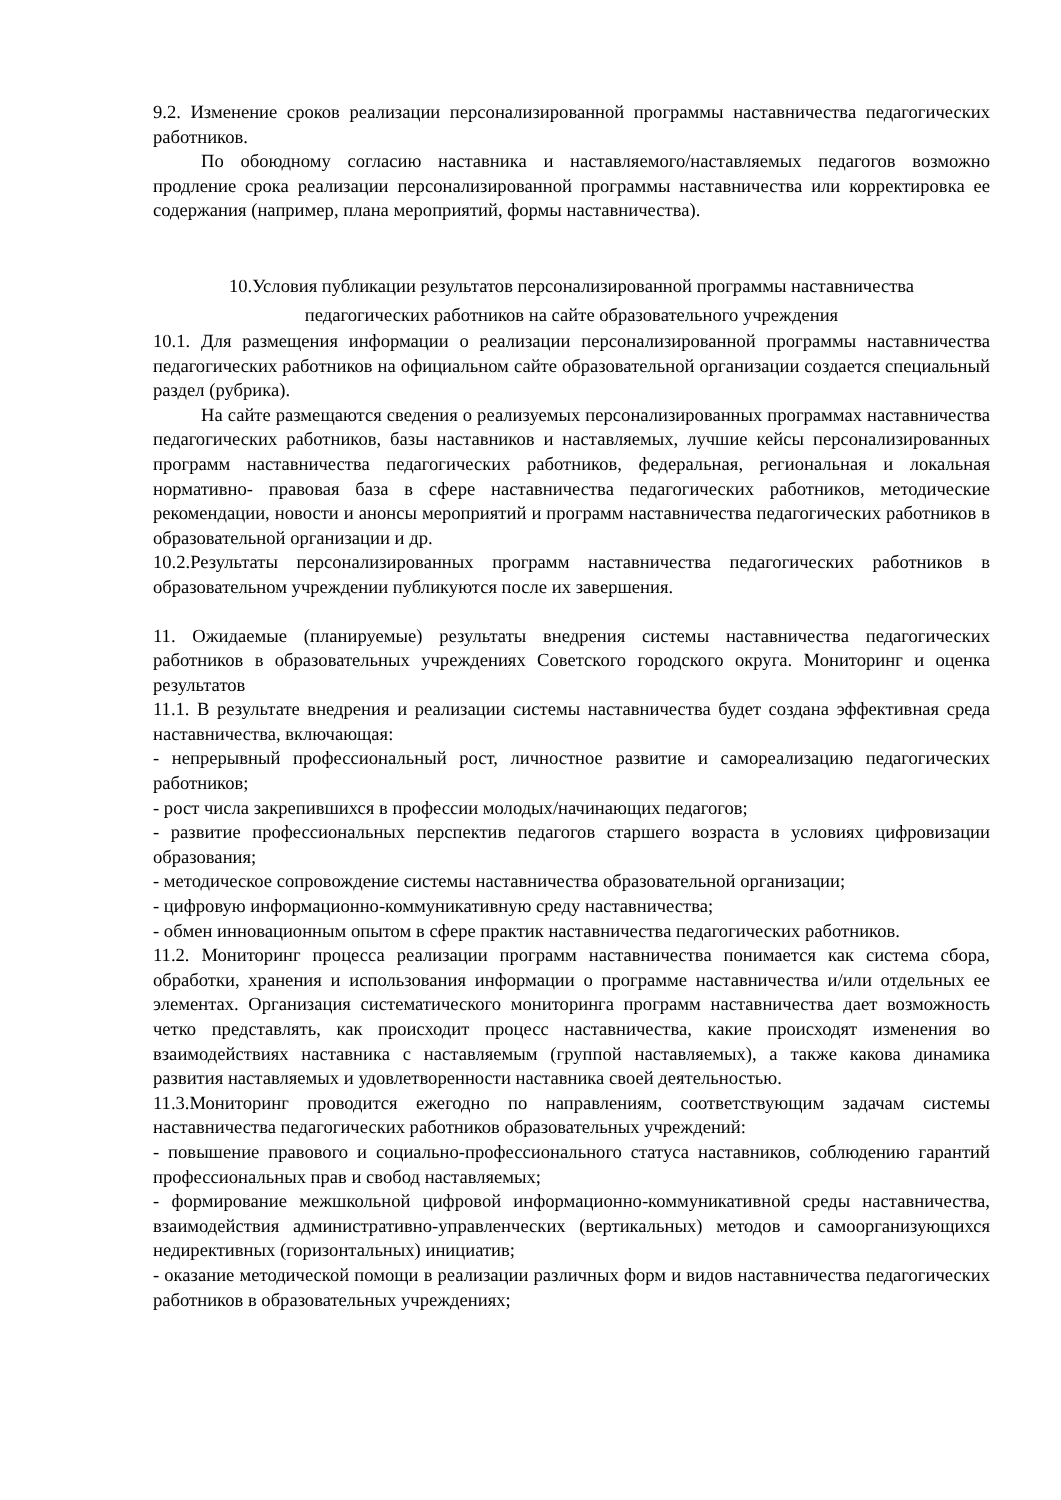9.2. Изменение сроков реализации персонализированной программы наставничества педагогических работников.
По обоюдному согласию наставника и наставляемого/наставляемых педагогов возможно продление срока реализации персонализированной программы наставничества или корректировка ее содержания (например, плана мероприятий, формы наставничества).
10.Условия публикации результатов персонализированной программы наставничества
педагогических работников на сайте образовательного учреждения
10.1. Для размещения информации о реализации персонализированной программы наставничества педагогических работников на официальном сайте образовательной организации создается специальный раздел (рубрика).
На сайте размещаются сведения о реализуемых персонализированных программах наставничества педагогических работников, базы наставников и наставляемых, лучшие кейсы персонализированных программ наставничества педагогических работников, федеральная, региональная и локальная нормативно- правовая база в сфере наставничества педагогических работников, методические рекомендации, новости и анонсы мероприятий и программ наставничества педагогических работников в образовательной организации и др.
10.2.Результаты персонализированных программ наставничества педагогических работников в образовательном учреждении публикуются после их завершения.
11. Ожидаемые (планируемые) результаты внедрения системы наставничества педагогических работников в образовательных учреждениях Советского городского округа. Мониторинг и оценка результатов
11.1. В результате внедрения и реализации системы наставничества будет создана эффективная среда наставничества, включающая:
- непрерывный профессиональный рост, личностное развитие и самореализацию педагогических работников;
- рост числа закрепившихся в профессии молодых/начинающих педагогов;
- развитие профессиональных перспектив педагогов старшего возраста в условиях цифровизации образования;
- методическое сопровождение системы наставничества образовательной организации;
- цифровую информационно-коммуникативную среду наставничества;
- обмен инновационным опытом в сфере практик наставничества педагогических работников.
11.2. Мониторинг процесса реализации программ наставничества понимается как система сбора, обработки, хранения и использования информации о программе наставничества и/или отдельных ее элементах. Организация систематического мониторинга программ наставничества дает возможность четко представлять, как происходит процесс наставничества, какие происходят изменения во взаимодействиях наставника с наставляемым (группой наставляемых), а также какова динамика развития наставляемых и удовлетворенности наставника своей деятельностью.
11.3.Мониторинг проводится ежегодно по направлениям, соответствующим задачам системы наставничества педагогических работников образовательных учреждений:
- повышение правового и социально-профессионального статуса наставников, соблюдению гарантий профессиональных прав и свобод наставляемых;
- формирование межшкольной цифровой информационно-коммуникативной среды наставничества, взаимодействия административно-управленческих (вертикальных) методов и самоорганизующихся недирективных (горизонтальных) инициатив;
- оказание методической помощи в реализации различных форм и видов наставничества педагогических работников в образовательных учреждениях;